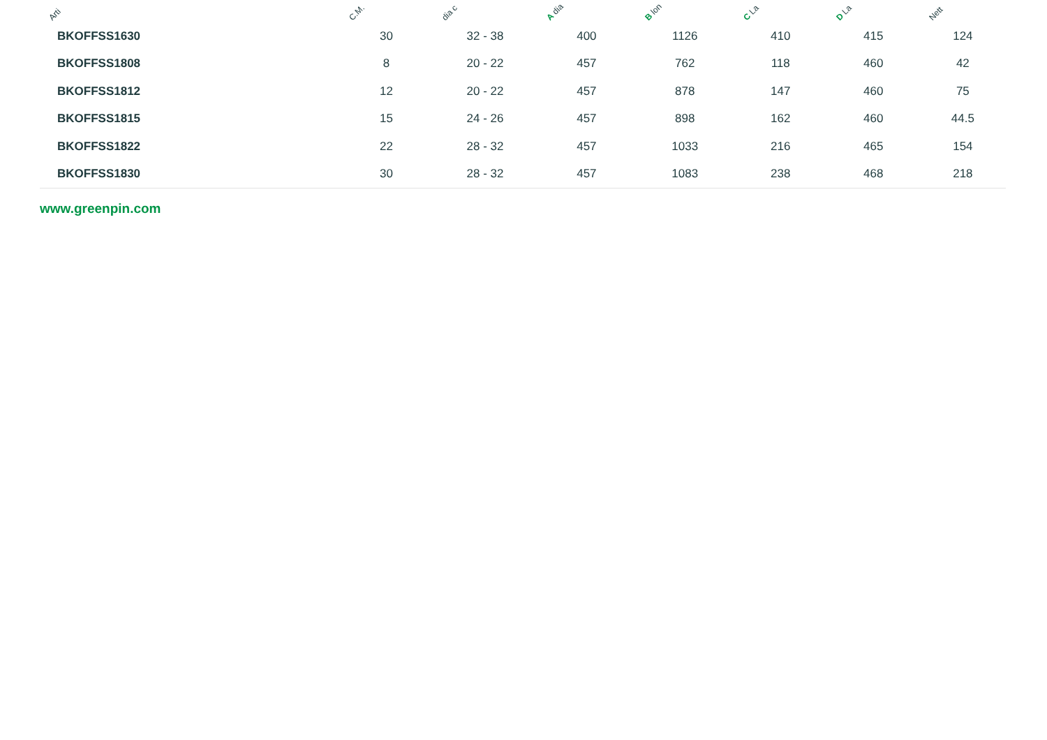| Arti | C.M. | dia c | A dia | B lon | C La | D La | Nett |
| --- | --- | --- | --- | --- | --- | --- | --- |
| BKOFFSS1630 | 30 | 32 - 38 | 400 | 1126 | 410 | 415 | 124 |
| BKOFFSS1808 | 8 | 20 - 22 | 457 | 762 | 118 | 460 | 42 |
| BKOFFSS1812 | 12 | 20 - 22 | 457 | 878 | 147 | 460 | 75 |
| BKOFFSS1815 | 15 | 24 - 26 | 457 | 898 | 162 | 460 | 44.5 |
| BKOFFSS1822 | 22 | 28 - 32 | 457 | 1033 | 216 | 465 | 154 |
| BKOFFSS1830 | 30 | 28 - 32 | 457 | 1083 | 238 | 468 | 218 |
www.greenpin.com